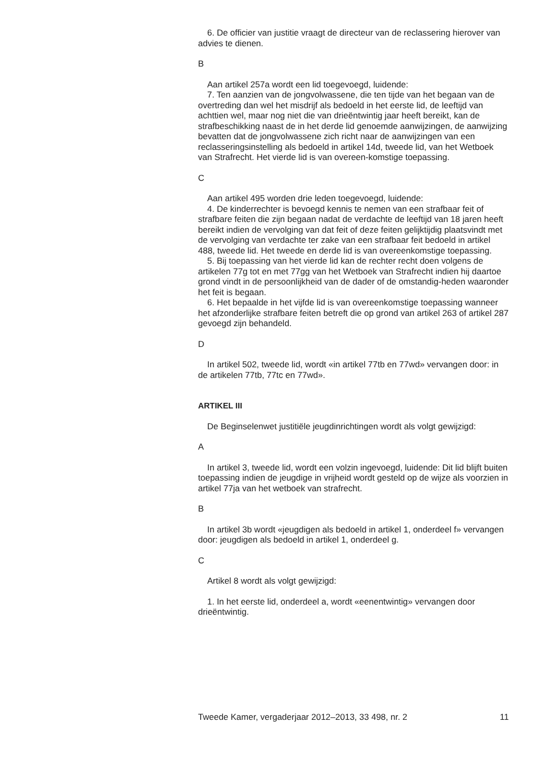6. De officier van justitie vraagt de directeur van de reclassering hierover van advies te dienen.
B
Aan artikel 257a wordt een lid toegevoegd, luidende:
7. Ten aanzien van de jongvolwassene, die ten tijde van het begaan van de overtreding dan wel het misdrijf als bedoeld in het eerste lid, de leeftijd van achttien wel, maar nog niet die van drieëntwintig jaar heeft bereikt, kan de strafbeschikking naast de in het derde lid genoemde aanwijzingen, de aanwijzing bevatten dat de jongvolwassene zich richt naar de aanwijzingen van een reclasseringsinstelling als bedoeld in artikel 14d, tweede lid, van het Wetboek van Strafrecht. Het vierde lid is van overeen-komstige toepassing.
C
Aan artikel 495 worden drie leden toegevoegd, luidende:
4. De kinderrechter is bevoegd kennis te nemen van een strafbaar feit of strafbare feiten die zijn begaan nadat de verdachte de leeftijd van 18 jaren heeft bereikt indien de vervolging van dat feit of deze feiten gelijktijdig plaatsvindt met de vervolging van verdachte ter zake van een strafbaar feit bedoeld in artikel 488, tweede lid. Het tweede en derde lid is van overeenkomstige toepassing.
5. Bij toepassing van het vierde lid kan de rechter recht doen volgens de artikelen 77g tot en met 77gg van het Wetboek van Strafrecht indien hij daartoe grond vindt in de persoonlijkheid van de dader of de omstandig-heden waaronder het feit is begaan.
6. Het bepaalde in het vijfde lid is van overeenkomstige toepassing wanneer het afzonderlijke strafbare feiten betreft die op grond van artikel 263 of artikel 287 gevoegd zijn behandeld.
D
In artikel 502, tweede lid, wordt «in artikel 77tb en 77wd» vervangen door: in de artikelen 77tb, 77tc en 77wd».
ARTIKEL III
De Beginselenwet justitiële jeugdinrichtingen wordt als volgt gewijzigd:
A
In artikel 3, tweede lid, wordt een volzin ingevoegd, luidende: Dit lid blijft buiten toepassing indien de jeugdige in vrijheid wordt gesteld op de wijze als voorzien in artikel 77ja van het wetboek van strafrecht.
B
In artikel 3b wordt «jeugdigen als bedoeld in artikel 1, onderdeel f» vervangen door: jeugdigen als bedoeld in artikel 1, onderdeel g.
C
Artikel 8 wordt als volgt gewijzigd:
1. In het eerste lid, onderdeel a, wordt «eenentwintig» vervangen door drieëntwintig.
Tweede Kamer, vergaderjaar 2012–2013, 33 498, nr. 2 11